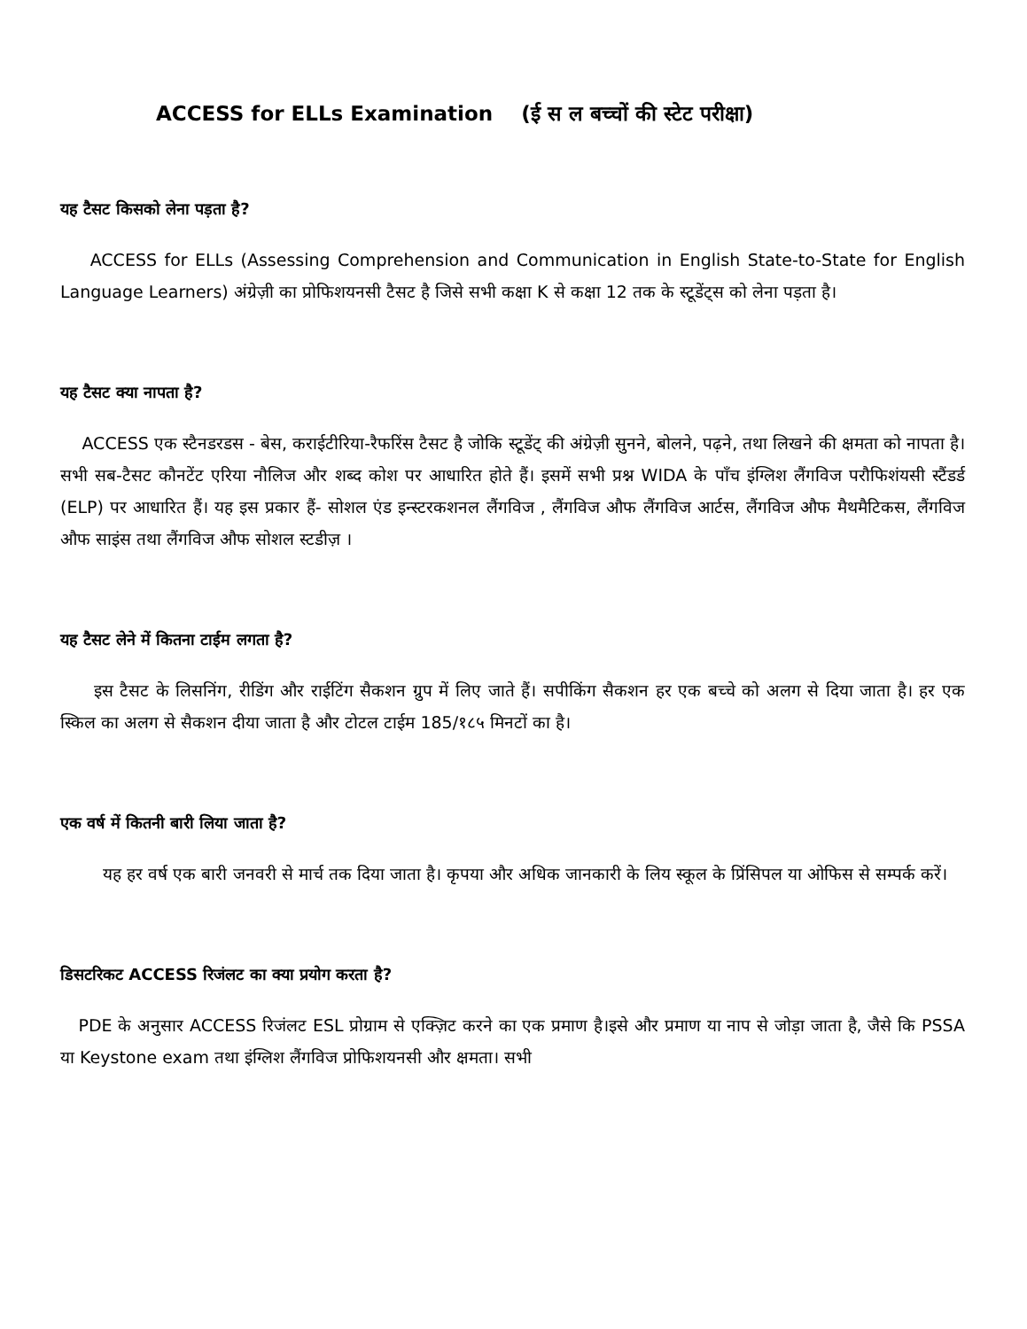ACCESS for ELLs Examination (ई स ल बच्चों की स्टेट परीक्षा)
यह टैसट किसको लेना पड़ता है?
ACCESS for ELLs (Assessing Comprehension and Communication in English State-to-State for English Language Learners) अंग्रेज़ी का प्रोफिशयनसी टैसट है जिसे सभी कक्षा K से कक्षा 12 तक के स्टूडेंट्स को लेना पड़ता है।
यह टैसट क्या नापता है?
ACCESS एक स्टैनडरडस - बेस, कराईटीरिया-रैफरिंस टैसट है जोकि स्टूडेंट् की अंग्रेज़ी सुनने, बोलने, पढ़ने, तथा लिखने की क्षमता को नापता है। सभी सब-टैसट कौनटेंट एरिया नौलिज और शब्द कोश पर आधारित होते हैं। इसमें सभी प्रश्न WIDA के पाँच इंग्लिश लैंगविज परौफिशंयसी स्टैंडर्ड (ELP) पर आधारित हैं। यह इस प्रकार हैं- सोशल एंड इन्स्टरकशनल लैंगविज , लैंगविज औफ लैंगविज आर्टस, लैंगविज औफ मैथमैटिकस, लैंगविज औफ साइंस तथा लैंगविज औफ सोशल स्टडीज़ ।
यह टैसट लेने में कितना टाईम लगता है?
इस टैसट के लिसनिंग, रीडिंग और राईटिंग सैकशन ग्रुप में लिए जाते हैं। सपीकिंग सैकशन हर एक बच्चे को अलग से दिया जाता है। हर एक स्किल का अलग से सैकशन दीया जाता है और टोटल टाईम 185/१८५ मिनटों का है।
एक वर्ष में कितनी बारी लिया जाता है?
यह हर वर्ष एक बारी जनवरी से मार्च तक दिया जाता है। कृपया और अधिक जानकारी के लिय स्कूल के प्रिंसिपल या ओफिस से सम्पर्क करें।
डिसटरिकट ACCESS रिजंलट का क्या प्रयोग करता है?
PDE के अनुसार ACCESS रिजंलट ESL प्रोग्राम से एक्ज़िट करने का एक प्रमाण है।इसे और प्रमाण या नाप से जोड़ा जाता है, जैसे कि PSSA या Keystone exam तथा इंग्लिश लैंगविज प्रोफिशयनसी और क्षमता। सभी